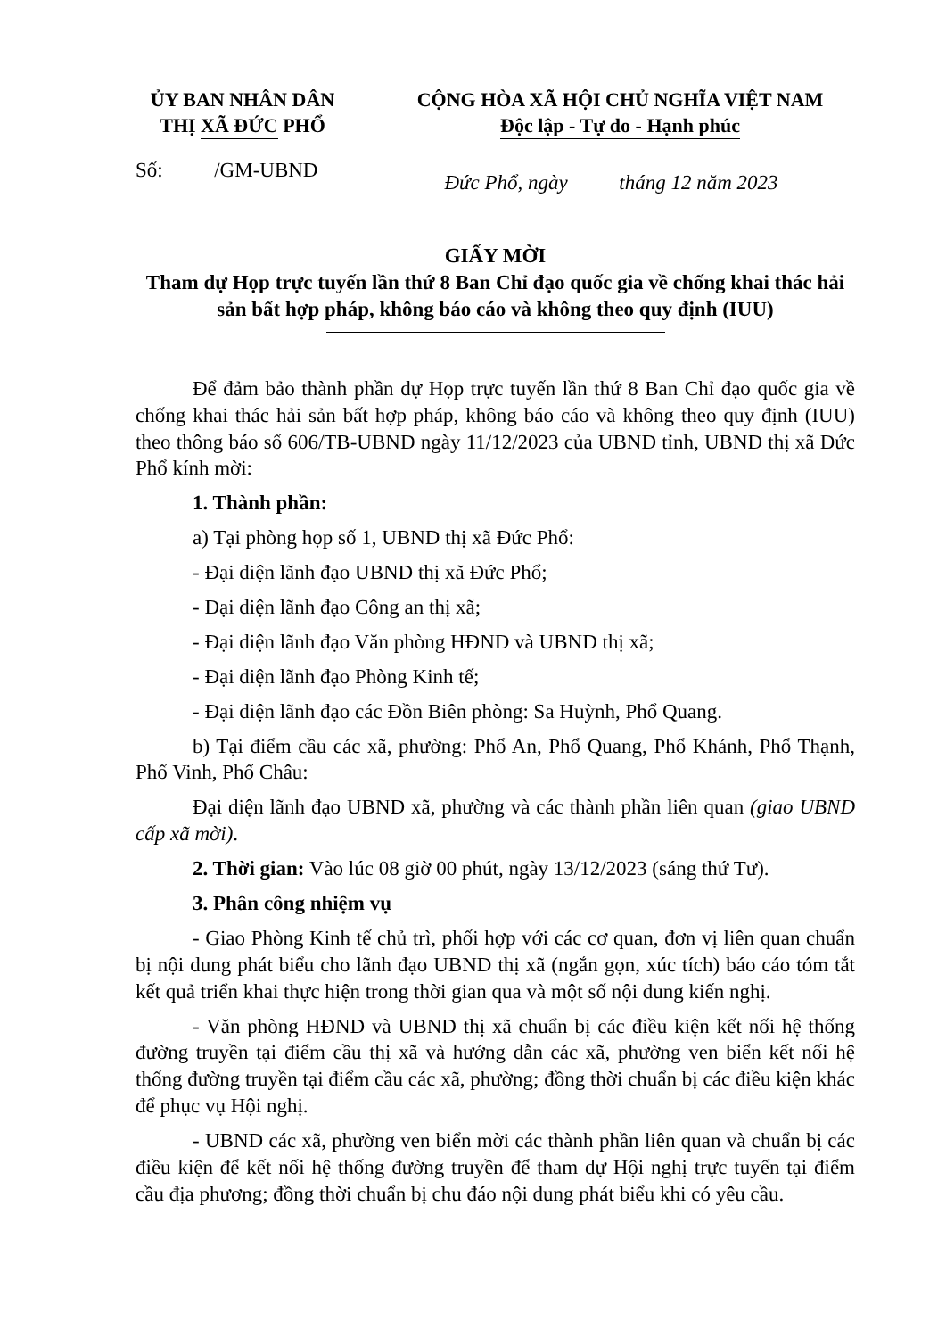ỦY BAN NHÂN DÂN
THỊ XÃ ĐỨC PHỔ
CỘNG HÒA XÃ HỘI CHỦ NGHĨA VIỆT NAM
Độc lập - Tự do - Hạnh phúc
Số: /GM-UBND
Đức Phổ, ngày tháng 12 năm 2023
GIẤY MỜI
Tham dự Họp trực tuyến lần thứ 8 Ban Chỉ đạo quốc gia về chống khai thác hải sản bất hợp pháp, không báo cáo và không theo quy định (IUU)
Để đảm bảo thành phần dự Họp trực tuyến lần thứ 8 Ban Chỉ đạo quốc gia về chống khai thác hải sản bất hợp pháp, không báo cáo và không theo quy định (IUU) theo thông báo số 606/TB-UBND ngày 11/12/2023 của UBND tỉnh, UBND thị xã Đức Phổ kính mời:
1. Thành phần:
a) Tại phòng họp số 1, UBND thị xã Đức Phổ:
- Đại diện lãnh đạo UBND thị xã Đức Phổ;
- Đại diện lãnh đạo Công an thị xã;
- Đại diện lãnh đạo Văn phòng HĐND và UBND thị xã;
- Đại diện lãnh đạo Phòng Kinh tế;
- Đại diện lãnh đạo các Đồn Biên phòng: Sa Huỳnh, Phổ Quang.
b) Tại điểm cầu các xã, phường: Phổ An, Phổ Quang, Phổ Khánh, Phổ Thạnh, Phổ Vinh, Phổ Châu:
Đại diện lãnh đạo UBND xã, phường và các thành phần liên quan (giao UBND cấp xã mời).
2. Thời gian: Vào lúc 08 giờ 00 phút, ngày 13/12/2023 (sáng thứ Tư).
3. Phân công nhiệm vụ
- Giao Phòng Kinh tế chủ trì, phối hợp với các cơ quan, đơn vị liên quan chuẩn bị nội dung phát biểu cho lãnh đạo UBND thị xã (ngắn gọn, xúc tích) báo cáo tóm tắt kết quả triển khai thực hiện trong thời gian qua và một số nội dung kiến nghị.
- Văn phòng HĐND và UBND thị xã chuẩn bị các điều kiện kết nối hệ thống đường truyền tại điểm cầu thị xã và hướng dẫn các xã, phường ven biển kết nối hệ thống đường truyền tại điểm cầu các xã, phường; đồng thời chuẩn bị các điều kiện khác để phục vụ Hội nghị.
- UBND các xã, phường ven biển mời các thành phần liên quan và chuẩn bị các điều kiện để kết nối hệ thống đường truyền để tham dự Hội nghị trực tuyến tại điểm cầu địa phương; đồng thời chuẩn bị chu đáo nội dung phát biểu khi có yêu cầu.